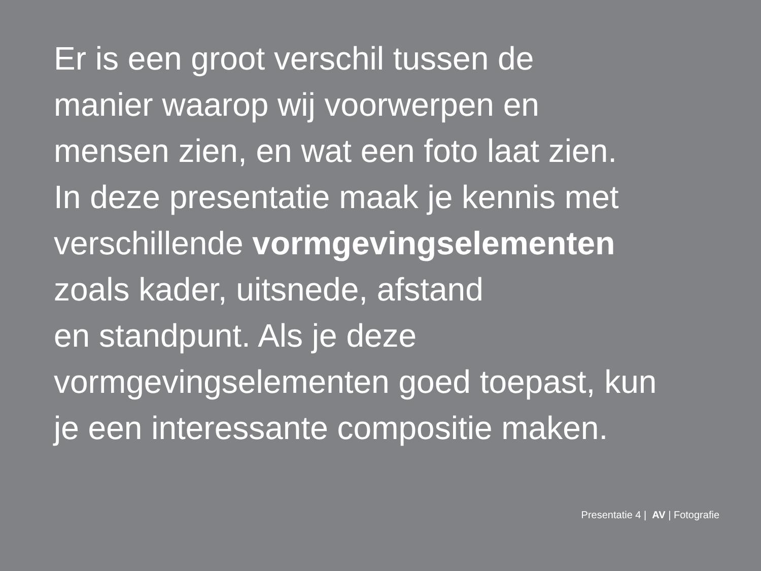Er is een groot verschil tussen de
manier waarop wij voorwerpen en
mensen zien, en wat een foto laat zien.
In deze presentatie maak je kennis met
verschillende vormgevingselementen
zoals kader, uitsnede, afstand
en standpunt. Als je deze
vormgevingselementen goed toepast, kun
je een interessante compositie maken.
Presentatie 4 | AV | Fotografie